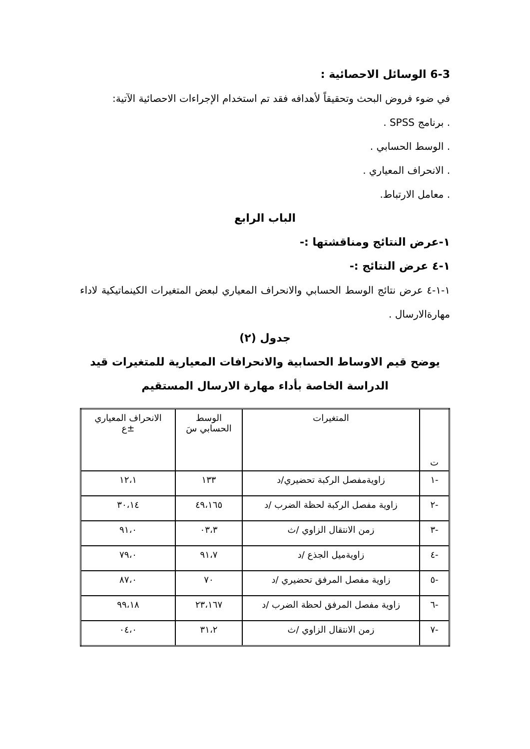6-3 الوسائل الاحصائية :
في ضوء فروض البحث وتحقيقاً لأهدافه فقد تم استخدام الإجراءات الاحصائية الآتية:
. برنامج SPSS .
. الوسط الحسابي .
. الانحراف المعياري .
. معامل الارتباط.
الباب الرابع
١-عرض النتائج ومناقشتها :-
١-٤ عرض النتائج :-
١-١-٤ عرض نتائج الوسط الحسابي والانحراف المعياري لبعض المتغيرات الكينماتيكية لاداء مهارةالارسال .
جدول (٢)
يوضح قيم الاوساط الحسابية والانحرافات المعيارية للمتغيرات قيد الدراسة الخاصة بأداء مهارة الارسال المستقيم
| ت | المتغيرات | الوسط الحسابي سَ | الانحراف المعياري ±ع |
| --- | --- | --- | --- |
| -١ | زاويةمفصل الركبة تحضيري/د | ١٣٣ | ١٢،١ |
| -٢ | زاوية مفصل الركبة لحظة الضرب /د | ٤٩،١٦٥ | ٣٠،١٤ |
| -٣ | زمن الانتقال الزاوي /ث | ٠٣،٣ | ٩١،٠ |
| -٤ | زاويةميل الجذع /د | ٩١،٧ | ٧٩،٠ |
| -٥ | زاوية مفصل المرفق تحضيري /د | ٧٠ | ٨٧،٠ |
| -٦ | زاوية مفصل المرفق لحظة الضرب /د | ٢٣،١٦٧ | ٩٩،١٨ |
| -٧ | زمن الانتقال الزاوي /ث | ٣١،٢ | ٠٤،٠ |